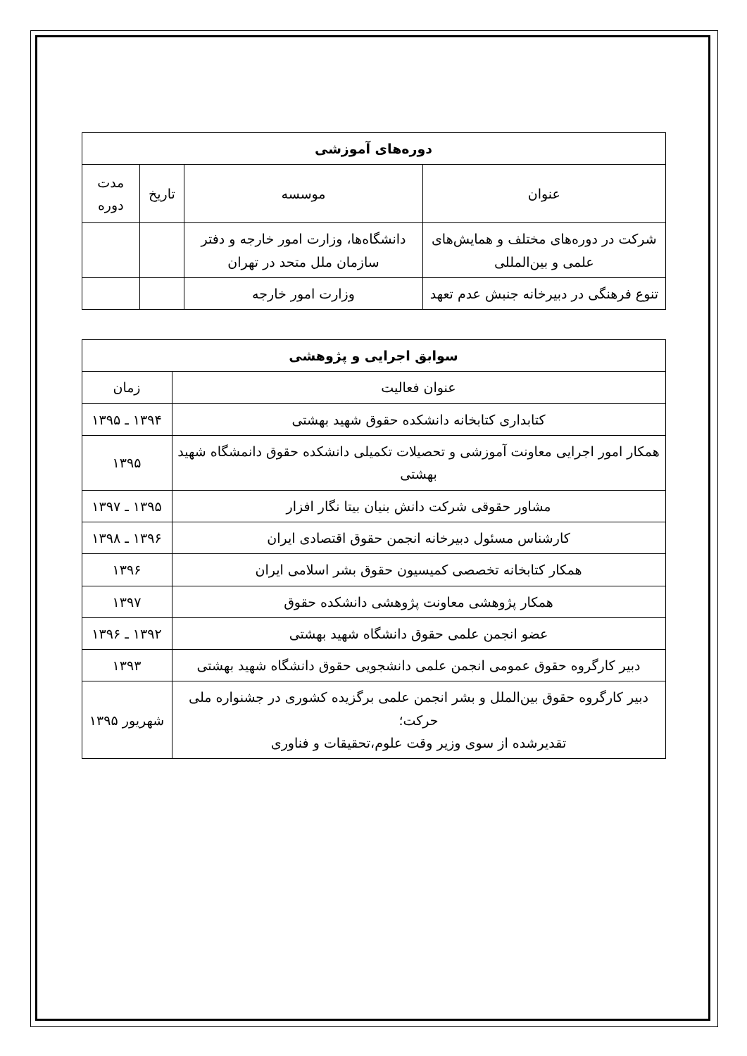| دوره‌های آموزشی | | | |
| --- | --- | --- | --- |
| عنوان | موسسه | تاریخ | مدت دوره |
| شرکت در دوره‌های مختلف و همایش‌های علمی و بین‌المللی | دانشگاه‌ها، وزارت امور خارجه و دفتر سازمان ملل متحد در تهران | | |
| تنوع فرهنگی در دبیرخانه جنبش عدم تعهد | وزارت امور خارجه | | |
| سوابق اجرایی و پژوهشی | |
| --- | --- |
| عنوان فعالیت | زمان |
| کتابداری کتابخانه دانشکده حقوق شهید بهشتی | ۱۳۹۴ ـ ۱۳۹۵ |
| همکار امور اجرایی معاونت آموزشی و تحصیلات تکمیلی دانشکده حقوق دانمشگاه شهید بهشتی | ۱۳۹۵ |
| مشاور حقوقی شرکت دانش بنیان بیتا نگار افزار | ۱۳۹۵ ـ ۱۳۹۷ |
| کارشناس مسئول دبیرخانه انجمن حقوق اقتصادی ایران | ۱۳۹۶ ـ ۱۳۹۸ |
| همکار کتابخانه تخصصی کمیسیون حقوق بشر اسلامی ایران | ۱۳۹۶ |
| همکار پژوهشی معاونت پژوهشی دانشکده حقوق | ۱۳۹۷ |
| عضو انجمن علمی حقوق دانشگاه شهید بهشتی | ۱۳۹۲ ـ ۱۳۹۶ |
| دبیر کارگروه حقوق عمومی انجمن علمی دانشجویی حقوق دانشگاه شهید بهشتی | ۱۳۹۳ |
| دبیر کارگروه حقوق بین‌الملل و بشر انجمن علمی برگزیده کشوری در جشنواره ملی حرکت؛ تقدیرشده از سوی وزیر وقت علوم،تحقیقات و فناوری | شهریور ۱۳۹۵ |